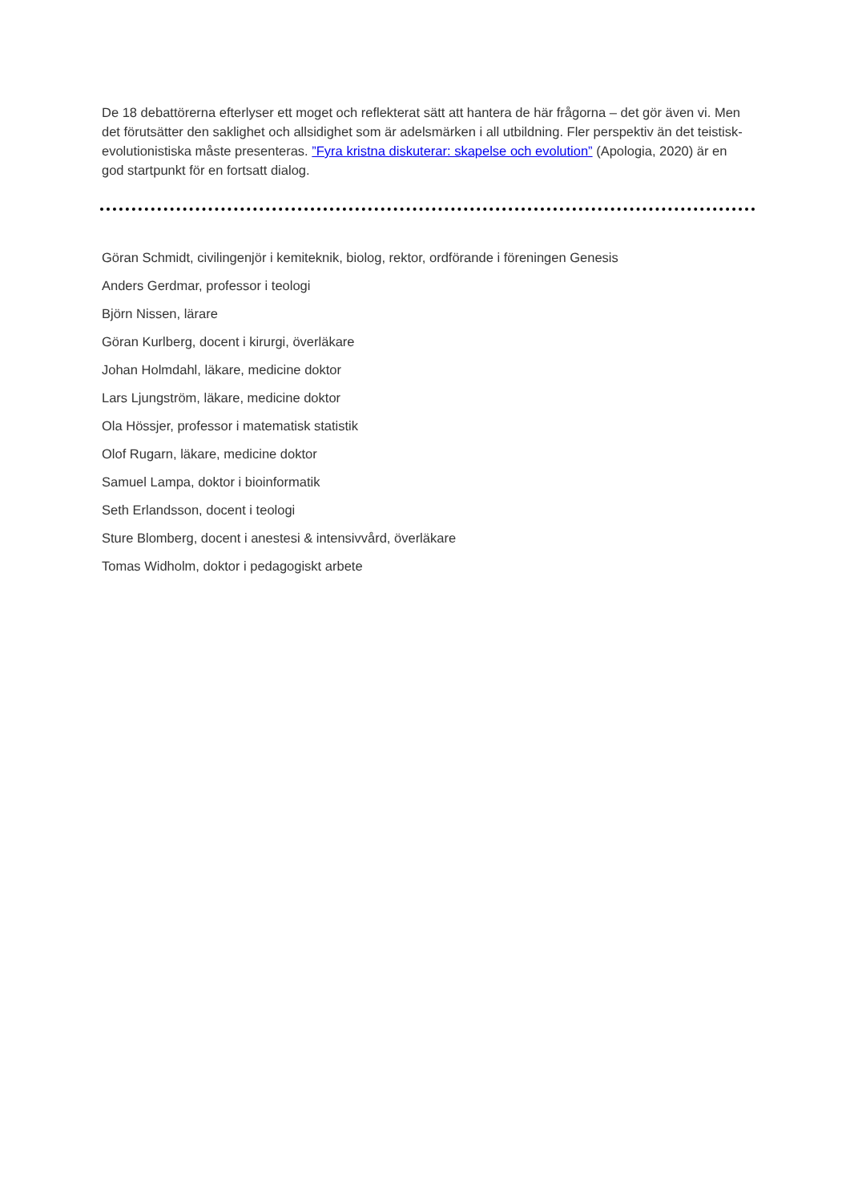De 18 debattörerna efterlyser ett moget och reflekterat sätt att hantera de här frågorna – det gör även vi. Men det förutsätter den saklighet och allsidighet som är adelsmärken i all utbildning. Fler perspektiv än det teistisk-evolutionistiska måste presenteras. ”Fyra kristna diskuterar: skapelse och evolution” (Apologia, 2020) är en god startpunkt för en fortsatt dialog.
Göran Schmidt, civilingenjör i kemiteknik, biolog, rektor, ordförande i föreningen Genesis
Anders Gerdmar, professor i teologi
Björn Nissen, lärare
Göran Kurlberg, docent i kirurgi, överläkare
Johan Holmdahl, läkare, medicine doktor
Lars Ljungström, läkare, medicine doktor
Ola Hössjer, professor i matematisk statistik
Olof Rugarn, läkare, medicine doktor
Samuel Lampa, doktor i bioinformatik
Seth Erlandsson, docent i teologi
Sture Blomberg, docent i anestesi & intensivvård, överläkare
Tomas Widholm, doktor i pedagogiskt arbete